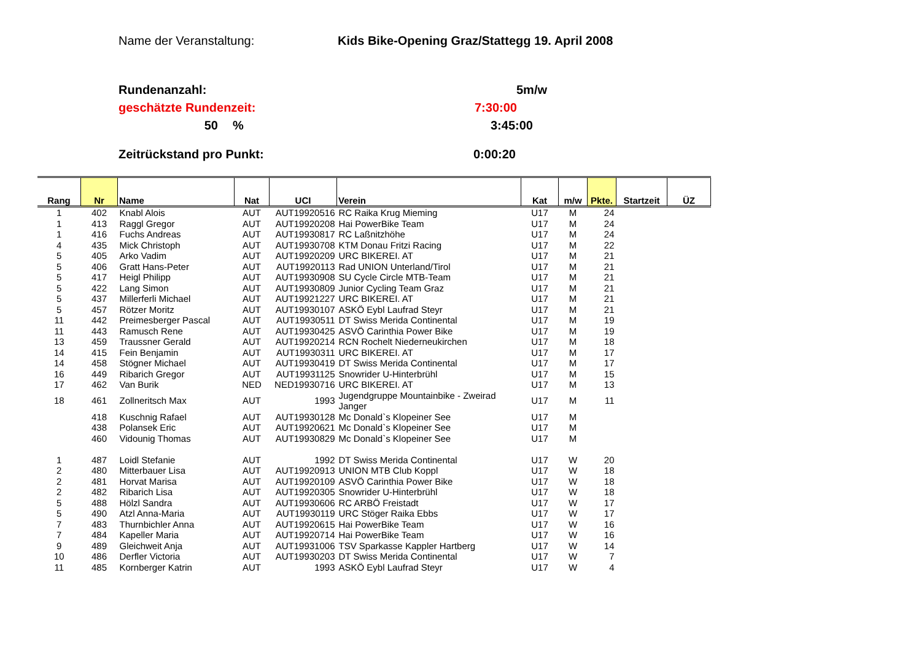Name der Veranstaltung: Kids Bike-Opening Graz/Stattegg 19. April 2008
Rundenanzahl: 5m/w
geschätzte Rundenzeit: 7:30:00
50% 3:45:00
Zeitrückstand pro Punkt: 0:00:20
| Rang | Nr | Name | Nat | UCI | Verein | Kat | m/w | Pkte. | Startzeit | ÜZ |
| --- | --- | --- | --- | --- | --- | --- | --- | --- | --- | --- |
| 1 | 402 | Knabl Alois | AUT | AUT19920516 | RC Raika Krug Mieming | U17 | M | 24 | | |
| 1 | 413 | Raggl Gregor | AUT | AUT19920208 | Hai PowerBike Team | U17 | M | 24 | | |
| 1 | 416 | Fuchs Andreas | AUT | AUT19930817 | RC Laßnitzhöhe | U17 | M | 24 | | |
| 4 | 435 | Mick Christoph | AUT | AUT19930708 | KTM Donau Fritzi Racing | U17 | M | 22 | | |
| 5 | 405 | Arko Vadim | AUT | AUT19920209 | URC BIKEREI. AT | U17 | M | 21 | | |
| 5 | 406 | Gratt Hans-Peter | AUT | AUT19920113 | Rad UNION Unterland/Tirol | U17 | M | 21 | | |
| 5 | 417 | Heigl Philipp | AUT | AUT19930908 | SU Cycle Circle MTB-Team | U17 | M | 21 | | |
| 5 | 422 | Lang Simon | AUT | AUT19930809 | Junior Cycling Team Graz | U17 | M | 21 | | |
| 5 | 437 | Millerferli Michael | AUT | AUT19921227 | URC BIKEREI. AT | U17 | M | 21 | | |
| 5 | 457 | Rötzer Moritz | AUT | AUT19930107 | ASKÖ Eybl Laufrad Steyr | U17 | M | 21 | | |
| 11 | 442 | Preimesberger Pascal | AUT | AUT19930511 | DT Swiss Merida Continental | U17 | M | 19 | | |
| 11 | 443 | Ramusch Rene | AUT | AUT19930425 | ASVÖ Carinthia Power Bike | U17 | M | 19 | | |
| 13 | 459 | Traussner Gerald | AUT | AUT19920214 | RCN Rochelt Niederneukirchen | U17 | M | 18 | | |
| 14 | 415 | Fein Benjamin | AUT | AUT19930311 | URC BIKEREI. AT | U17 | M | 17 | | |
| 14 | 458 | Stögner Michael | AUT | AUT19930419 | DT Swiss Merida Continental | U17 | M | 17 | | |
| 16 | 449 | Ribarich Gregor | AUT | AUT19931125 | Snowrider U-Hinterbrühl | U17 | M | 15 | | |
| 17 | 462 | Van Burik | NED | NED19930716 | URC BIKEREI. AT | U17 | M | 13 | | |
| 18 | 461 | Zollneritsch Max | AUT | 1993 | Jugendgruppe Mountainbike - Zweirad Janger | U17 | M | 11 | | |
| | 418 | Kuschnig Rafael | AUT | AUT19930128 | Mc Donald`s Klopeiner See | U17 | M | | | |
| | 438 | Polansek Eric | AUT | AUT19920621 | Mc Donald`s Klopeiner See | U17 | M | | | |
| | 460 | Vidounig Thomas | AUT | AUT19930829 | Mc Donald`s Klopeiner See | U17 | M | | | |
| 1 | 487 | Loidl Stefanie | AUT | 1992 | DT Swiss Merida Continental | U17 | W | 20 | | |
| 2 | 480 | Mitterbauer Lisa | AUT | AUT19920913 | UNION MTB Club Koppl | U17 | W | 18 | | |
| 2 | 481 | Horvat Marisa | AUT | AUT19920109 | ASVÖ Carinthia Power Bike | U17 | W | 18 | | |
| 2 | 482 | Ribarich Lisa | AUT | AUT19920305 | Snowrider U-Hinterbrühl | U17 | W | 18 | | |
| 5 | 488 | Hölzl Sandra | AUT | AUT19930606 | RC ARBÖ Freistadt | U17 | W | 17 | | |
| 5 | 490 | Atzl Anna-Maria | AUT | AUT19930119 | URC Stöger Raika Ebbs | U17 | W | 17 | | |
| 7 | 483 | Thurnbichler Anna | AUT | AUT19920615 | Hai PowerBike Team | U17 | W | 16 | | |
| 7 | 484 | Kapeller Maria | AUT | AUT19920714 | Hai PowerBike Team | U17 | W | 16 | | |
| 9 | 489 | Gleichweit Anja | AUT | AUT19931006 | TSV Sparkasse Kappler Hartberg | U17 | W | 14 | | |
| 10 | 486 | Derfler Victoria | AUT | AUT19930203 | DT Swiss Merida Continental | U17 | W | 7 | | |
| 11 | 485 | Kornberger Katrin | AUT | 1993 | ASKÖ Eybl Laufrad Steyr | U17 | W | 4 | | |